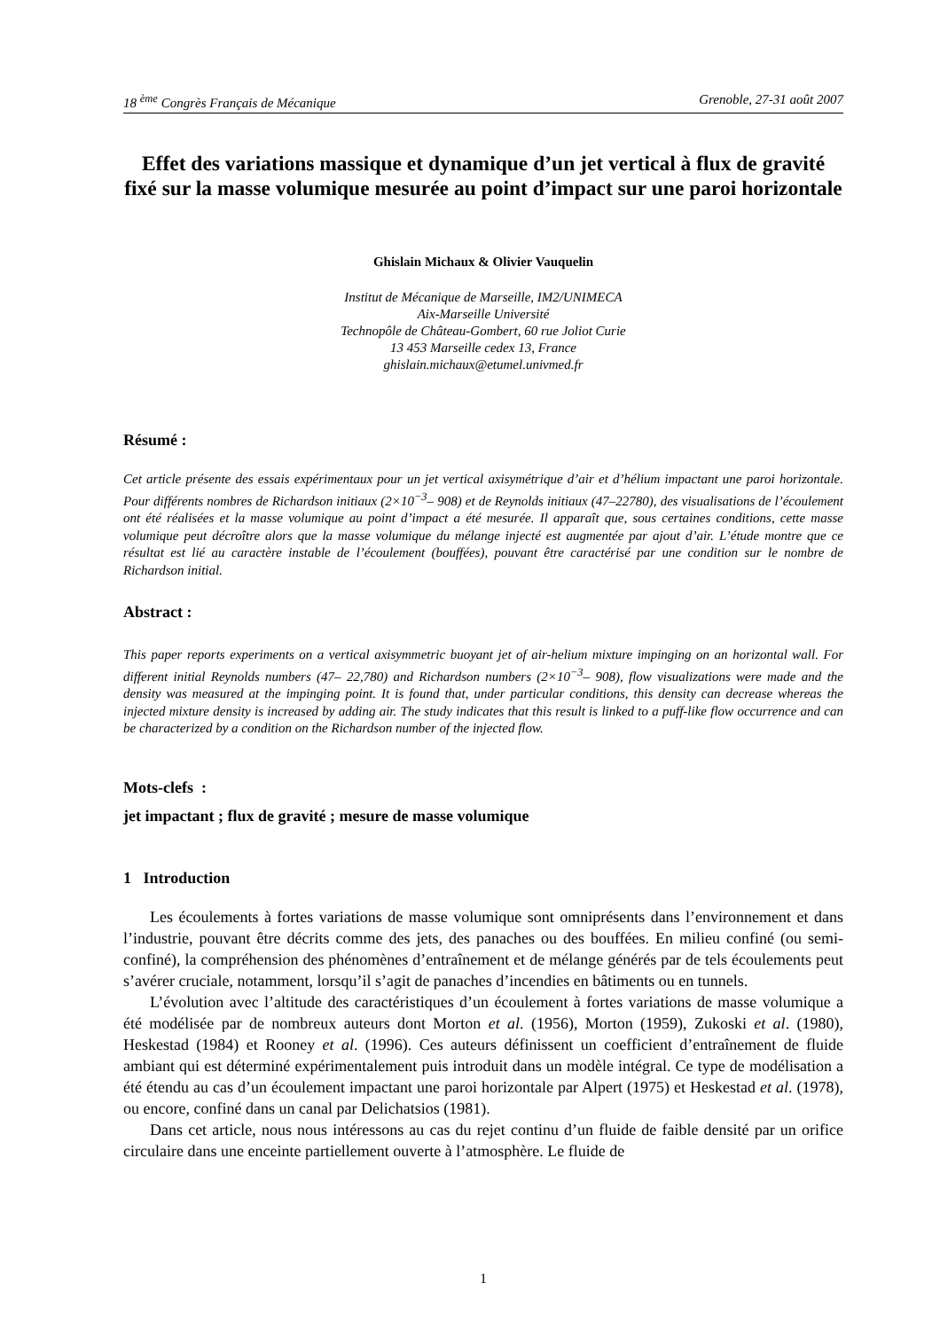18 <sup>ème</sup> Congrès Français de Mécanique Grenoble, 27-31 août 2007
Effet des variations massique et dynamique d’un jet vertical à flux de gravité fixé sur la masse volumique mesurée au point d’impact sur une paroi horizontale
Ghislain Michaux & Olivier Vauquelin
Institut de Mécanique de Marseille, IM2/UNIMECA
Aix-Marseille Université
Technopôle de Château-Gombert, 60 rue Joliot Curie
13 453 Marseille cedex 13, France
ghislain.michaux@etumel.univmed.fr
Résumé :
Cet article présente des essais expérimentaux pour un jet vertical axisymétrique d’air et d’hélium impactant une paroi horizontale. Pour différents nombres de Richardson initiaux (2×10<sup>−3</sup>– 908) et de Reynolds initiaux (47–22780), des visualisations de l’écoulement ont été réalisées et la masse volumique au point d’impact a été mesurée. Il apparaît que, sous certaines conditions, cette masse volumique peut décroître alors que la masse volumique du mélange injecté est augmentée par ajout d’air. L’étude montre que ce résultat est lié au caractère instable de l’écoulement (bouffées), pouvant être caractérisé par une condition sur le nombre de Richardson initial.
Abstract :
This paper reports experiments on a vertical axisymmetric buoyant jet of air-helium mixture impinging on an horizontal wall. For different initial Reynolds numbers (47– 22,780) and Richardson numbers (2×10<sup>−3</sup>– 908), flow visualizations were made and the density was measured at the impinging point. It is found that, under particular conditions, this density can decrease whereas the injected mixture density is increased by adding air. The study indicates that this result is linked to a puff-like flow occurrence and can be characterized by a condition on the Richardson number of the injected flow.
Mots-clefs :
jet impactant ; flux de gravité ; mesure de masse volumique
1 Introduction
Les écoulements à fortes variations de masse volumique sont omniprésents dans l’environnement et dans l’industrie, pouvant être décrits comme des jets, des panaches ou des bouffées. En milieu confiné (ou semi-confiné), la compréhension des phénomènes d’entraînement et de mélange générés par de tels écoulements peut s’avérer cruciale, notamment, lorsqu’il s’agit de panaches d’incendies en bâtiments ou en tunnels.
L’évolution avec l’altitude des caractéristiques d’un écoulement à fortes variations de masse volumique a été modélisée par de nombreux auteurs dont Morton et al. (1956), Morton (1959), Zukoski et al. (1980), Heskestad (1984) et Rooney et al. (1996). Ces auteurs définissent un coefficient d’entraînement de fluide ambiant qui est déterminé expérimentalement puis introduit dans un modèle intégral. Ce type de modélisation a été étendu au cas d’un écoulement impactant une paroi horizontale par Alpert (1975) et Heskestad et al. (1978), ou encore, confiné dans un canal par Delichatsios (1981).
Dans cet article, nous nous intéressons au cas du rejet continu d’un fluide de faible densité par un orifice circulaire dans une enceinte partiellement ouverte à l’atmosphère. Le fluide de
1